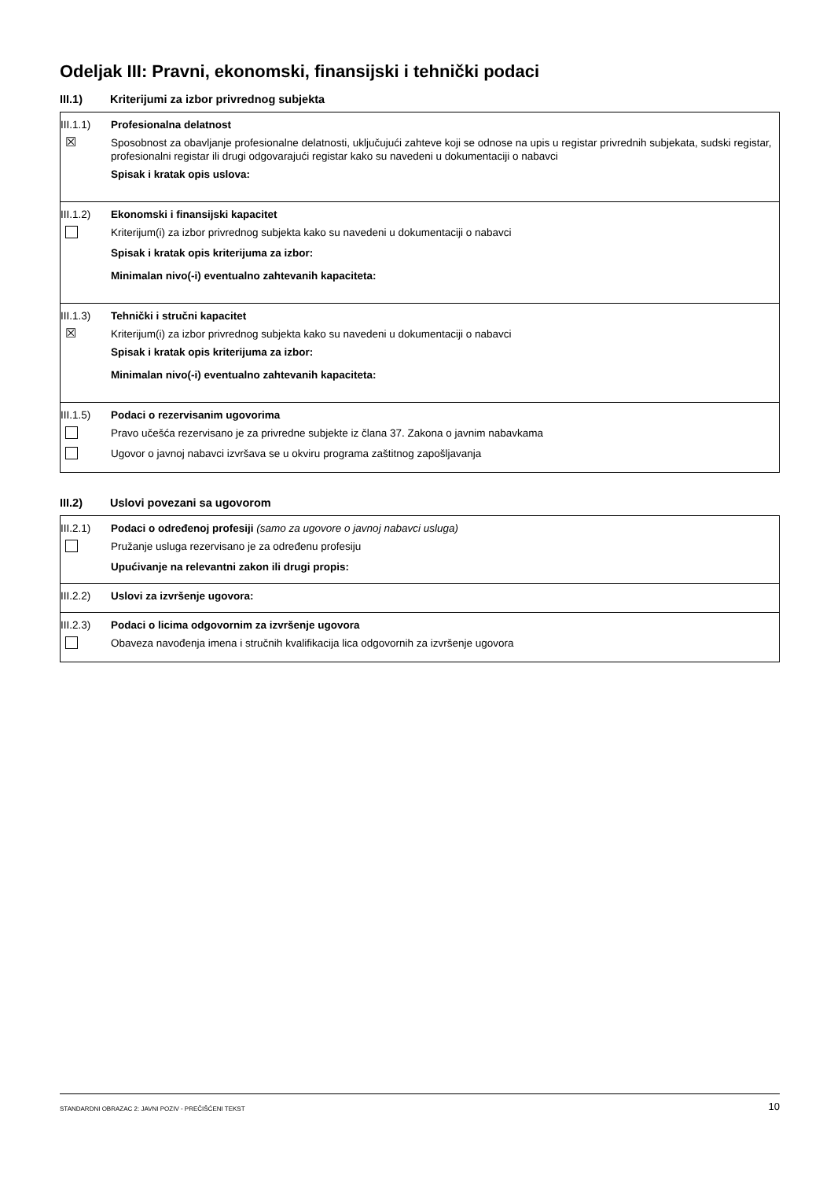Odeljak III: Pravni, ekonomski, finansijski i tehnički podaci
III.1) Kriterijumi za izbor privrednog subjekta
III.1.1)
Profesionalna delatnost
☒
Sposobnost za obavljanje profesionalne delatnosti, uključujući zahteve koji se odnose na upis u registar privrednih subjekata, sudski registar, profesionalni registar ili drugi odgovarajući registar kako su navedeni u dokumentaciji o nabavci
Spisak i kratak opis uslova:
III.1.2)
Ekonomski i finansijski kapacitet
Kriterijum(i) za izbor privrednog subjekta kako su navedeni u dokumentaciji o nabavci
Spisak i kratak opis kriterijuma za izbor:
Minimalan nivo(-i) eventualno zahtevanih kapaciteta:
III.1.3)
Tehnički i stručni kapacitet
☒
Kriterijum(i) za izbor privrednog subjekta kako su navedeni u dokumentaciji o nabavci
Spisak i kratak opis kriterijuma za izbor:
Minimalan nivo(-i) eventualno zahtevanih kapaciteta:
III.1.5)
Podaci o rezervisanim ugovorima
Pravo učešća rezervisano je za privredne subjekte iz člana 37. Zakona o javnim nabavkama
Ugovor o javnoj nabavci izvršava se u okviru programa zaštitnog zapošljavanja
III.2) Uslovi povezani sa ugovorom
III.2.1)
Podaci o određenoj profesiji (samo za ugovore o javnoj nabavci usluga)
Pružanje usluga rezervisano je za određenu profesiju
Upućivanje na relevantni zakon ili drugi propis:
III.2.2)
Uslovi za izvršenje ugovora:
III.2.3)
Podaci o licima odgovornim za izvršenje ugovora
Obaveza navođenja imena i stručnih kvalifikacija lica odgovornih za izvršenje ugovora
STANDARDNI OBRAZAC 2: JAVNI POZIV - PREČIŠĆENI TEKST 10